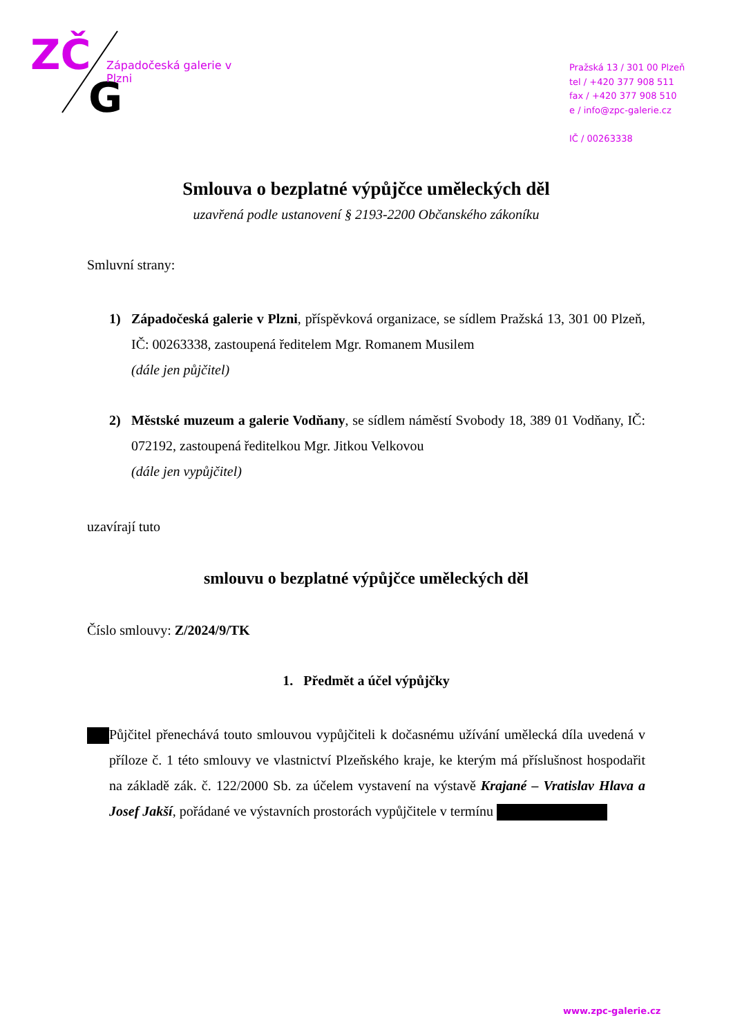ZČ
G
Západočeská galerie v Plzni
Pražská 13 ∕ 301 00 Plzeň
tel ∕ +420 377 908 511
fax ∕ +420 377 908 510
e ∕ info@zpc-galerie.cz
IČ ∕ 00263338
Smlouva o bezplatné výpůjčce uměleckých děl
uzavřená podle ustanovení § 2193-2200 Občanského zákoníku
Smluvní strany:
1) Západočeská galerie v Plzni, příspěvková organizace, se sídlem Pražská 13, 301 00 Plzeň, IČ: 00263338, zastoupená ředitelem Mgr. Romanem Musilem
(dále jen půjčitel)
2) Městské muzeum a galerie Vodňany, se sídlem náměstí Svobody 18, 389 01 Vodňany, IČ: 072192, zastoupená ředitelkou Mgr. Jitkou Velkovou
(dále jen vypůjčitel)
uzavírají tuto
smlouvu o bezplatné výpůjčce uměleckých děl
Číslo smlouvy: Z/2024/9/TK
1. Předmět a účel výpůjčky
Půjčitel přenechává touto smlouvou vypůjčiteli k dočasnému užívání umělecká díla uvedená v příloze č. 1 této smlouvy ve vlastnictví Plzeňského kraje, ke kterým má příslušnost hospodařit na základě zák. č. 122/2000 Sb. za účelem vystavení na výstavě Krajané – Vratislav Hlava a Josef Jakší, pořádané ve výstavních prostorách vypůjčitele v termínu
www.zpc-galerie.cz